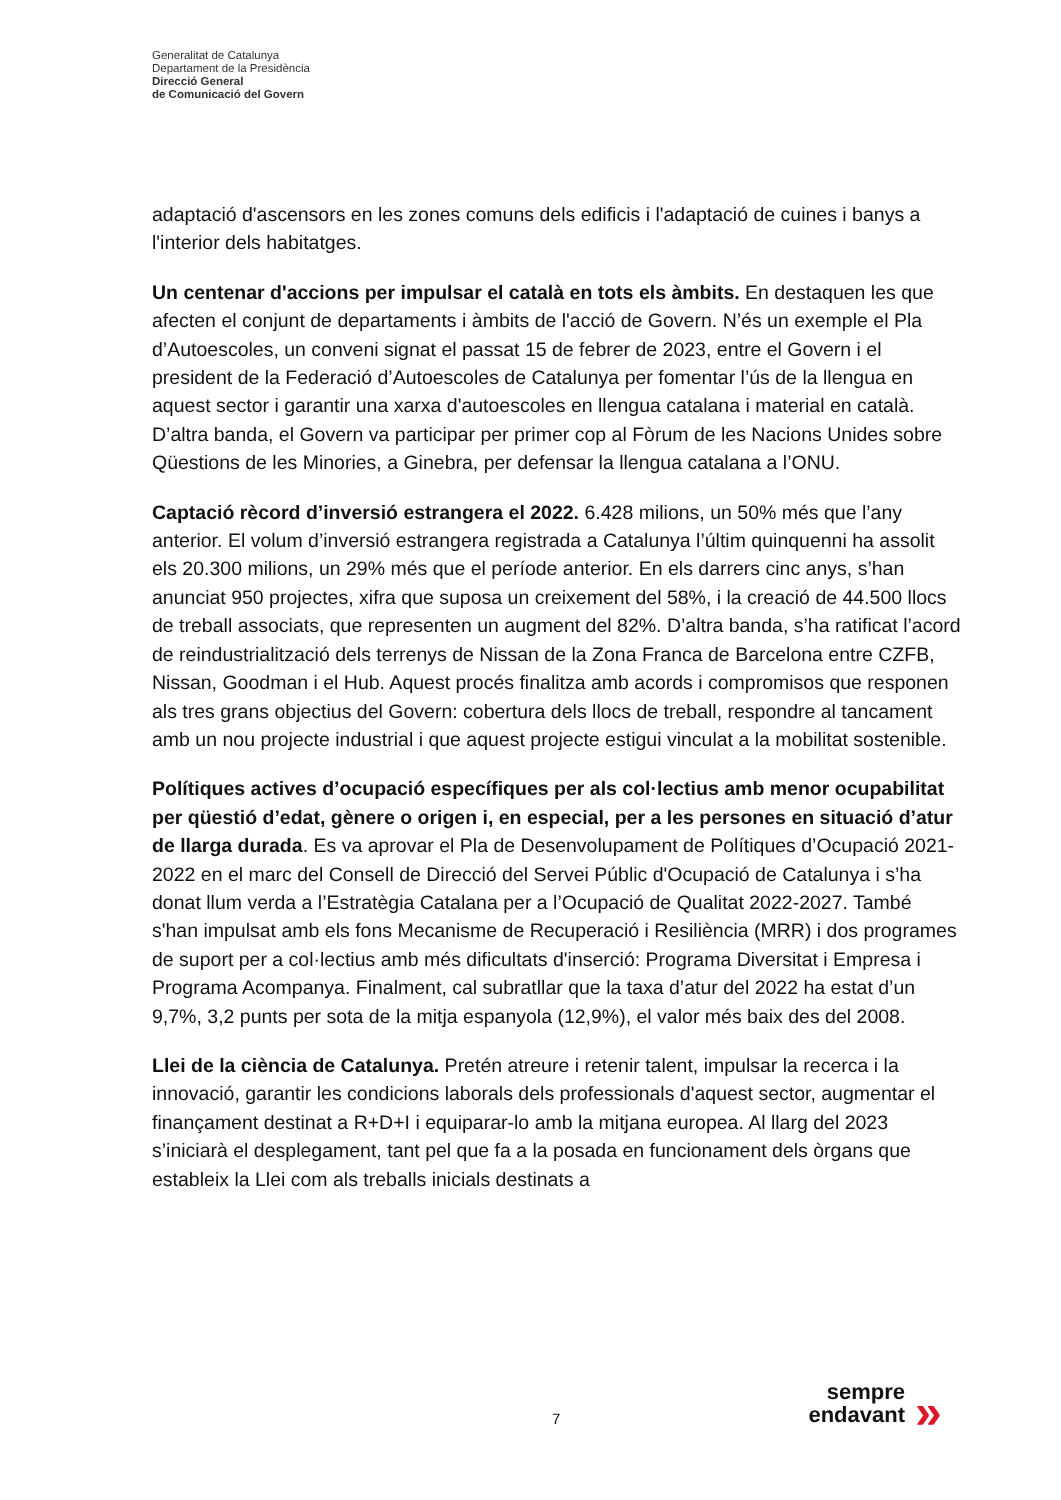Generalitat de Catalunya
Departament de la Presidència
Direcció General
de Comunicació del Govern
adaptació d'ascensors en les zones comuns dels edificis i l'adaptació de cuines i banys a l'interior dels habitatges.
Un centenar d'accions per impulsar el català en tots els àmbits. En destaquen les que afecten el conjunt de departaments i àmbits de l'acció de Govern. N’és un exemple el Pla d’Autoescoles, un conveni signat el passat 15 de febrer de 2023, entre el Govern i el president de la Federació d’Autoescoles de Catalunya per fomentar l’ús de la llengua en aquest sector i garantir una xarxa d'autoescoles en llengua catalana i material en català. D’altra banda, el Govern va participar per primer cop al Fòrum de les Nacions Unides sobre Qüestions de les Minories, a Ginebra, per defensar la llengua catalana a l’ONU.
Captació rècord d’inversió estrangera el 2022. 6.428 milions, un 50% més que l’any anterior. El volum d’inversió estrangera registrada a Catalunya l’últim quinquenni ha assolit els 20.300 milions, un 29% més que el període anterior. En els darrers cinc anys, s’han anunciat 950 projectes, xifra que suposa un creixement del 58%, i la creació de 44.500 llocs de treball associats, que representen un augment del 82%. D’altra banda, s’ha ratificat l’acord de reindustrialització dels terrenys de Nissan de la Zona Franca de Barcelona entre CZFB, Nissan, Goodman i el Hub. Aquest procés finalitza amb acords i compromisos que responen als tres grans objectius del Govern: cobertura dels llocs de treball, respondre al tancament amb un nou projecte industrial i que aquest projecte estigui vinculat a la mobilitat sostenible.
Polítiques actives d’ocupació específiques per als col·lectius amb menor ocupabilitat per qüestió d’edat, gènere o origen i, en especial, per a les persones en situació d’atur de llarga durada. Es va aprovar el Pla de Desenvolupament de Polítiques d’Ocupació 2021-2022 en el marc del Consell de Direcció del Servei Públic d'Ocupació de Catalunya i s’ha donat llum verda a l’Estratègia Catalana per a l’Ocupació de Qualitat 2022-2027. També s'han impulsat amb els fons Mecanisme de Recuperació i Resiliència (MRR) i dos programes de suport per a col·lectius amb més dificultats d'inserció: Programa Diversitat i Empresa i Programa Acompanya. Finalment, cal subratllar que la taxa d’atur del 2022 ha estat d’un 9,7%, 3,2 punts per sota de la mitja espanyola (12,9%), el valor més baix des del 2008.
Llei de la ciència de Catalunya. Pretén atreure i retenir talent, impulsar la recerca i la innovació, garantir les condicions laborals dels professionals d'aquest sector, augmentar el finançament destinat a R+D+I i equiparar-lo amb la mitjana europea. Al llarg del 2023 s’iniciarà el desplegament, tant pel que fa a la posada en funcionament dels òrgans que estableix la Llei com als treballs inicials destinats a
7
sempre
endavant
»